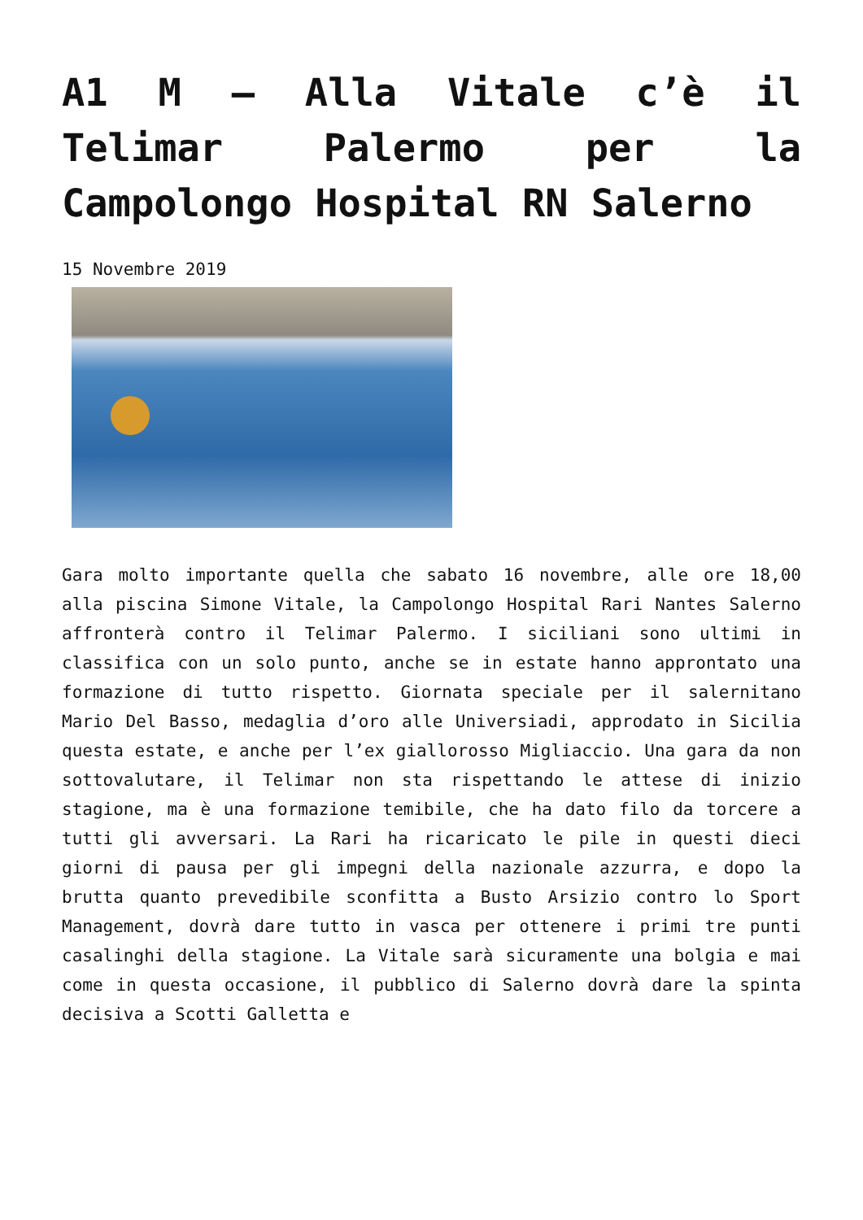A1 M – Alla Vitale c’è il Telimar Palermo per la Campolongo Hospital RN Salerno
15 Novembre 2019
Gara molto importante quella che sabato 16 novembre, alle ore 18,00 alla piscina Simone Vitale, la Campolongo Hospital Rari Nantes Salerno affronterà contro il Telimar Palermo. I siciliani sono ultimi in classifica con un solo punto, anche se in estate hanno approntato una formazione di tutto rispetto. Giornata speciale per il salernitano Mario Del Basso, medaglia d’oro alle Universiadi, approdato in Sicilia questa estate, e anche per l’ex giallorosso Migliaccio. Una gara da non sottovalutare, il Telimar non sta rispettando le attese di inizio stagione, ma è una formazione temibile, che ha dato filo da torcere a tutti gli avversari. La Rari ha ricaricato le pile in questi dieci giorni di pausa per gli impegni della nazionale azzurra, e dopo la brutta quanto prevedibile sconfitta a Busto Arsizio contro lo Sport Management, dovrà dare tutto in vasca per ottenere i primi tre punti casalinghi della stagione. La Vitale sarà sicuramente una bolgia e mai come in questa occasione, il pubblico di Salerno dovrà dare la spinta decisiva a Scotti Galletta e